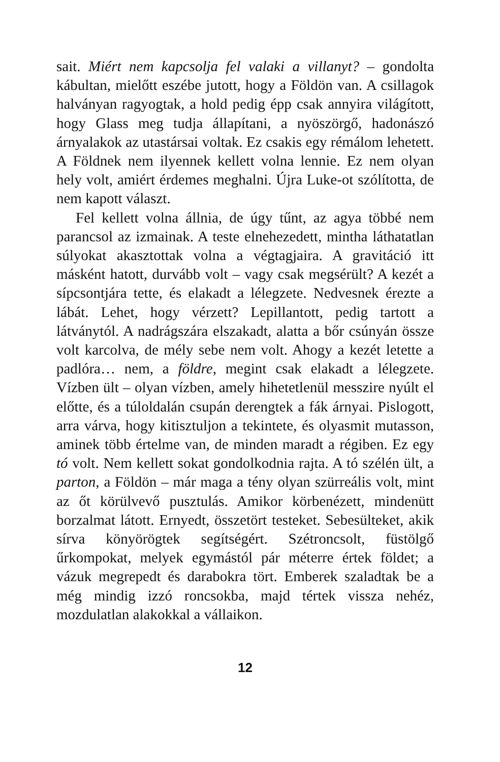sait. Miért nem kapcsolja fel valaki a villanyt? – gondolta kábultan, mielőtt eszébe jutott, hogy a Földön van. A csillagok halványan ragyogtak, a hold pedig épp csak annyira világított, hogy Glass meg tudja állapítani, a nyöszörgő, hadonászó árnyalakok az utastársai voltak. Ez csakis egy rémálom lehetett. A Földnek nem ilyennek kellett volna lennie. Ez nem olyan hely volt, amiért érdemes meghalni. Újra Luke-ot szólította, de nem kapott választ.
Fel kellett volna állnia, de úgy tűnt, az agya többé nem parancsol az izmainak. A teste elnehezedett, mintha láthatatlan súlyokat akasztottak volna a végtagjaira. A gravitáció itt másként hatott, durvább volt – vagy csak megsérült? A kezét a sípcsontjára tette, és elakadt a lélegzete. Nedvesnek érezte a lábát. Lehet, hogy vérzett? Lepillantott, pedig tartott a látványtól. A nadrágszára elszakadt, alatta a bőr csúnyán össze volt karcolva, de mély sebe nem volt. Ahogy a kezét letette a padlóra… nem, a földre, megint csak elakadt a lélegzete. Vízben ült – olyan vízben, amely hihetetlenül messzire nyúlt el előtte, és a túloldalán csupán derengtek a fák árnyai. Pislogott, arra várva, hogy kitisztuljon a tekintete, és olyasmit mutasson, aminek több értelme van, de minden maradt a régiben. Ez egy tó volt. Nem kellett sokat gondolkodnia rajta. A tó szélén ült, a parton, a Földön – már maga a tény olyan szürreális volt, mint az őt körülvevő pusztulás. Amikor körbenézett, mindenütt borzalmat látott. Ernyedt, összetört testeket. Sebesülteket, akik sírva könyörögtek segítségért. Szétroncsolt, füstölgő űrkompokat, melyek egymástól pár méterre értek földet; a vázuk megrepedt és darabokra tört. Emberek szaladtak be a még mindig izzó roncsokba, majd tértek vissza nehéz, mozdulatlan alakokkal a vállaikon.
12